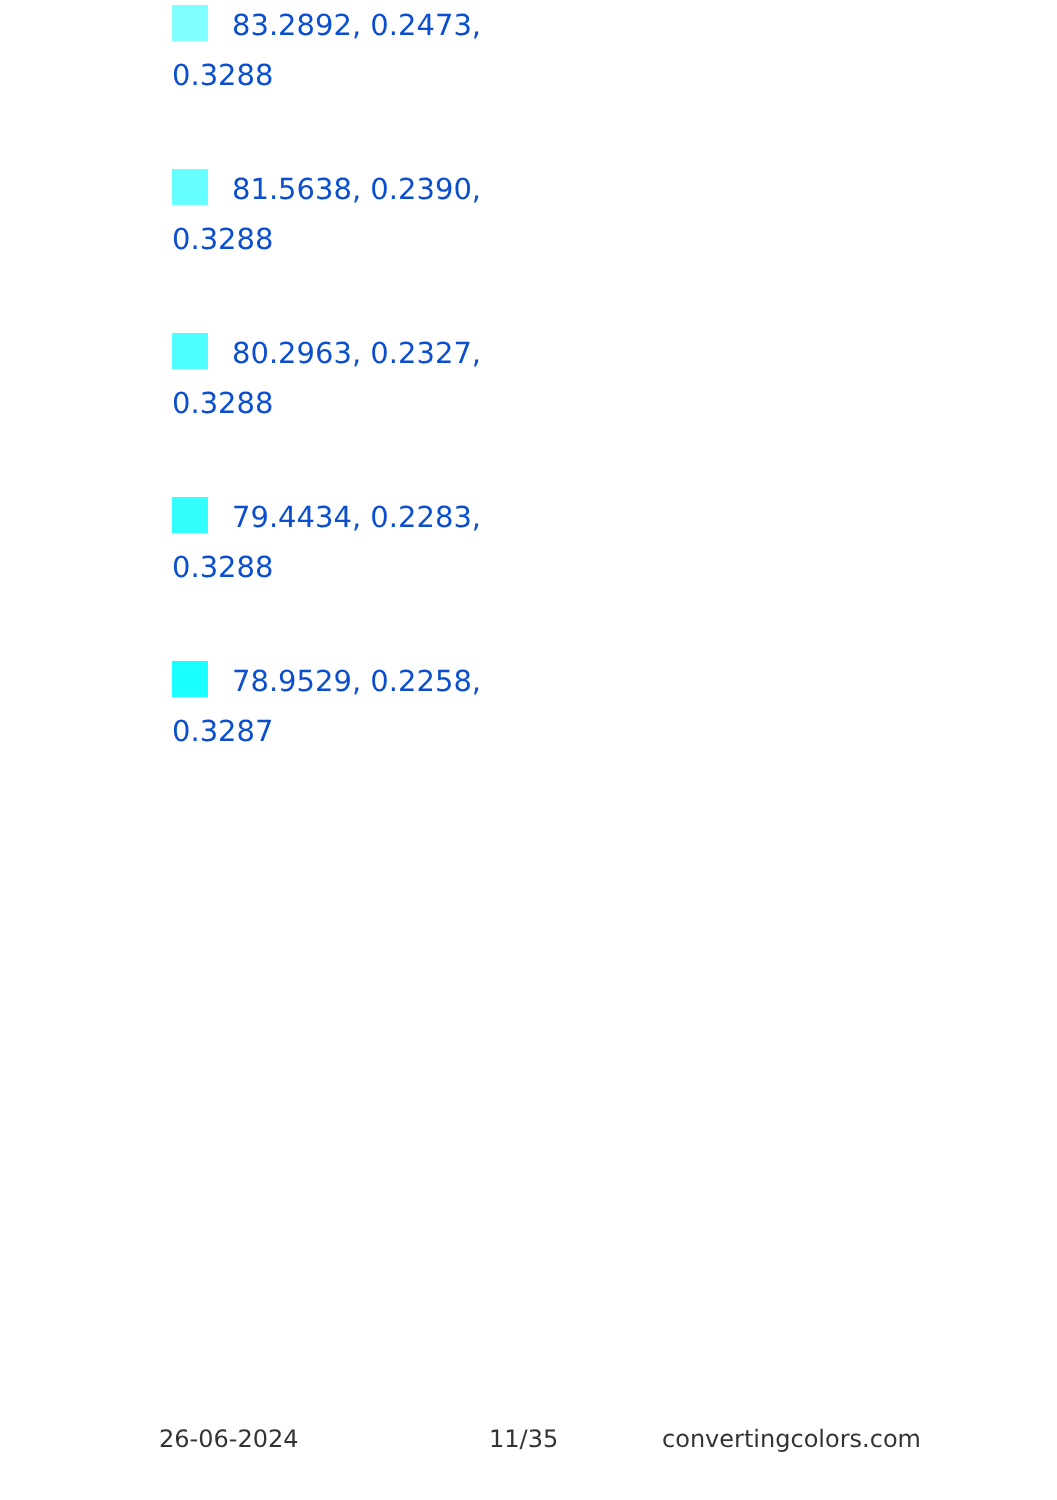83.2892, 0.2473, 0.3288
81.5638, 0.2390, 0.3288
80.2963, 0.2327, 0.3288
79.4434, 0.2283, 0.3288
78.9529, 0.2258, 0.3287
26-06-2024 11/35 convertingcolors.com